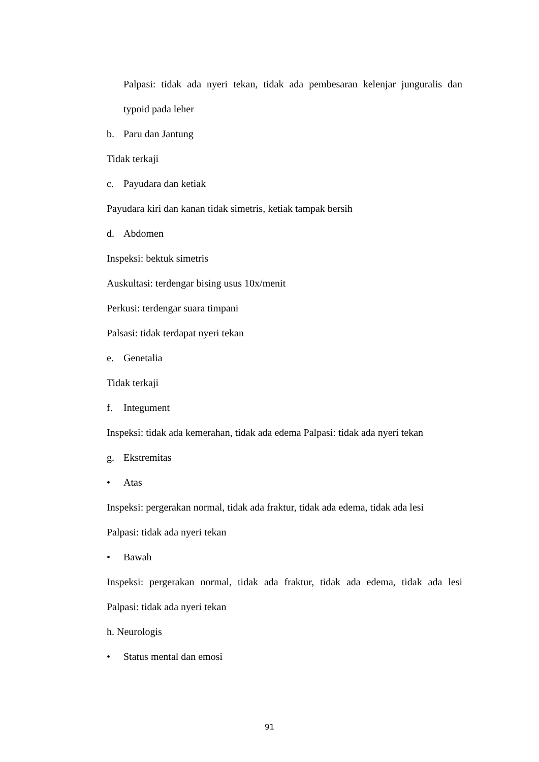Palpasi: tidak ada nyeri tekan, tidak ada pembesaran kelenjar junguralis dan
typoid pada leher
b. Paru dan Jantung
Tidak terkaji
c. Payudara dan ketiak
Payudara kiri dan kanan tidak simetris, ketiak tampak bersih
d. Abdomen
Inspeksi: bektuk simetris
Auskultasi: terdengar bising usus 10x/menit
Perkusi: terdengar suara timpani
Palsasi: tidak terdapat nyeri tekan
e. Genetalia
Tidak terkaji
f. Integument
Inspeksi: tidak ada kemerahan, tidak ada edema Palpasi: tidak ada nyeri tekan
g. Ekstremitas
• Atas
Inspeksi: pergerakan normal, tidak ada fraktur, tidak ada edema, tidak ada lesi
Palpasi: tidak ada nyeri tekan
• Bawah
Inspeksi: pergerakan normal, tidak ada fraktur, tidak ada edema, tidak ada lesi
Palpasi: tidak ada nyeri tekan
h. Neurologis
• Status mental dan emosi
91